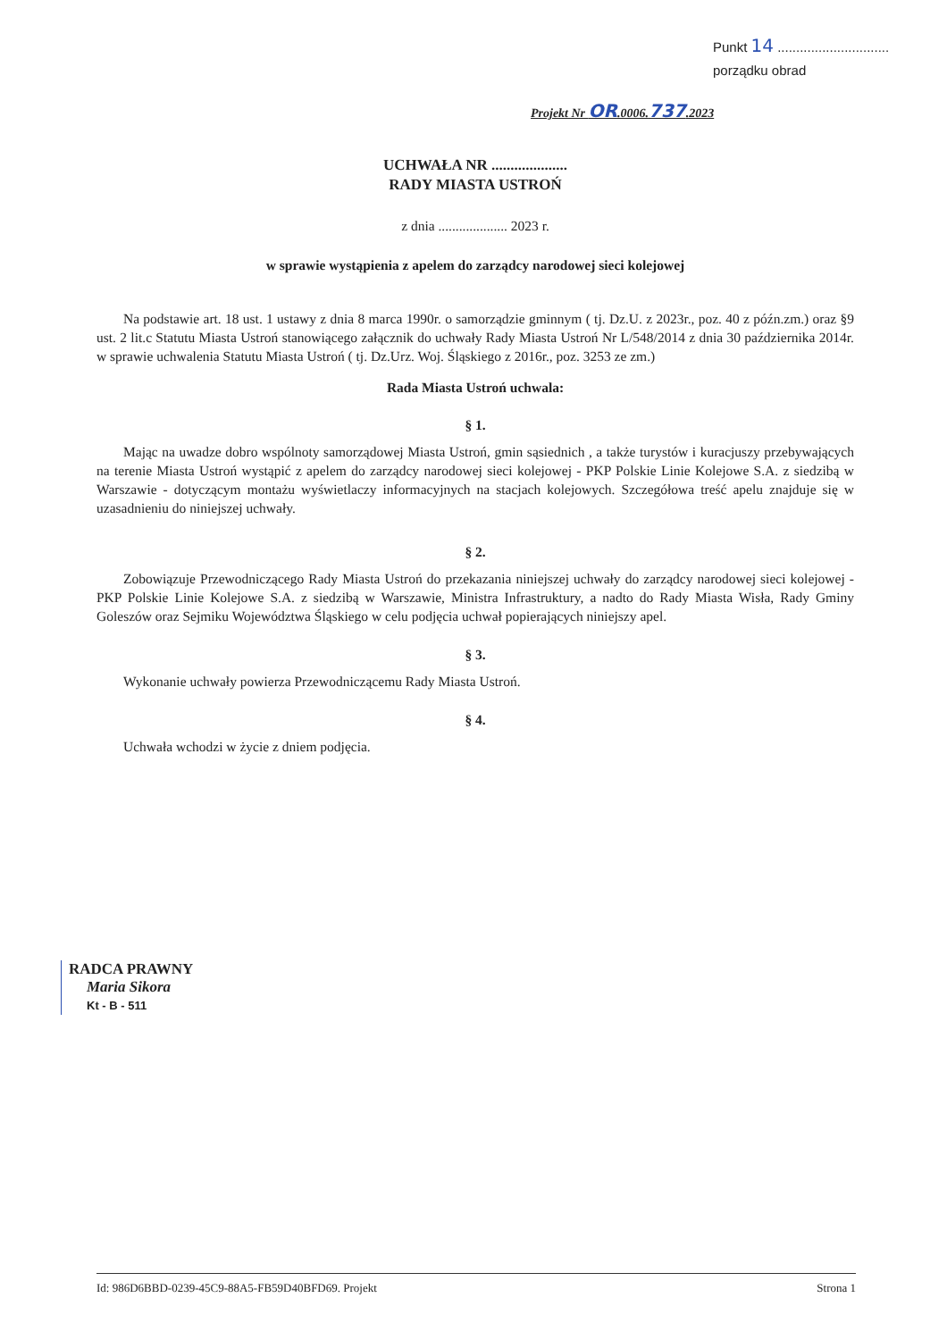Punkt 14 ..............................
porządku obrad
Projekt Nr OR.0006.737.2023
UCHWAŁA NR ....................
RADY MIASTA USTROŃ
z dnia .................... 2023 r.
w sprawie wystąpienia z apelem do zarządcy narodowej sieci kolejowej
Na podstawie art. 18 ust. 1 ustawy z dnia 8 marca 1990r. o samorządzie gminnym ( tj. Dz.U. z 2023r., poz. 40 z późn.zm.) oraz §9 ust. 2 lit.c Statutu Miasta Ustroń stanowiącego załącznik do uchwały Rady Miasta Ustroń Nr L/548/2014 z dnia 30 października 2014r. w sprawie uchwalenia Statutu Miasta Ustroń ( tj. Dz.Urz. Woj. Śląskiego z 2016r., poz. 3253 ze zm.)
Rada Miasta Ustroń uchwala:
§ 1.
Mając na uwadze dobro wspólnoty samorządowej Miasta Ustroń, gmin sąsiednich , a także turystów i kuracjuszy przebywających na terenie Miasta Ustroń wystąpić z apelem do zarządcy narodowej sieci kolejowej - PKP Polskie Linie Kolejowe S.A. z siedzibą w Warszawie - dotyczącym montażu wyświetlaczy informacyjnych na stacjach kolejowych. Szczegółowa treść apelu znajduje się w uzasadnieniu do niniejszej uchwały.
§ 2.
Zobowiązuje Przewodniczącego Rady Miasta Ustroń do przekazania niniejszej uchwały do zarządcy narodowej sieci kolejowej - PKP Polskie Linie Kolejowe S.A. z siedzibą w Warszawie, Ministra Infrastruktury, a nadto do Rady Miasta Wisła, Rady Gminy Goleszów oraz Sejmiku Województwa Śląskiego w celu podjęcia uchwał popierających niniejszy apel.
§ 3.
Wykonanie uchwały powierza Przewodniczącemu Rady Miasta Ustroń.
§ 4.
Uchwała wchodzi w życie z dniem podjęcia.
RADCA PRAWNY
Maria Sikora
Kt - B - 511
Id: 986D6BBD-0239-45C9-88A5-FB59D40BFD69. Projekt Strona 1